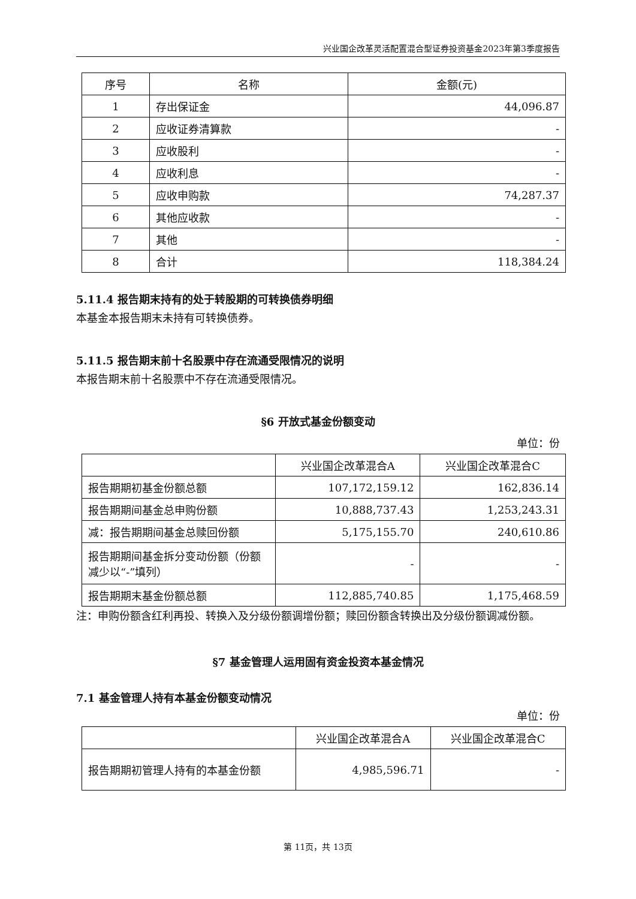兴业国企改革灵活配置混合型证券投资基金2023年第3季度报告
| 序号 | 名称 | 金额(元) |
| --- | --- | --- |
| 1 | 存出保证金 | 44,096.87 |
| 2 | 应收证券清算款 | - |
| 3 | 应收股利 | - |
| 4 | 应收利息 | - |
| 5 | 应收申购款 | 74,287.37 |
| 6 | 其他应收款 | - |
| 7 | 其他 | - |
| 8 | 合计 | 118,384.24 |
5.11.4 报告期末持有的处于转股期的可转换债券明细
本基金本报告期末未持有可转换债券。
5.11.5 报告期末前十名股票中存在流通受限情况的说明
本报告期末前十名股票中不存在流通受限情况。
§6 开放式基金份额变动
单位：份
| | 兴业国企改革混合A | 兴业国企改革混合C |
| --- | --- | --- |
| 报告期期初基金份额总额 | 107,172,159.12 | 162,836.14 |
| 报告期期间基金总申购份额 | 10,888,737.43 | 1,253,243.31 |
| 减：报告期期间基金总赎回份额 | 5,175,155.70 | 240,610.86 |
| 报告期期间基金拆分变动份额（份额减少以“-”填列） | - | - |
| 报告期期末基金份额总额 | 112,885,740.85 | 1,175,468.59 |
注：申购份额含红利再投、转换入及分级份额调增份额；赎回份额含转换出及分级份额调减份额。
§7 基金管理人运用固有资金投资本基金情况
7.1 基金管理人持有本基金份额变动情况
单位：份
| | 兴业国企改革混合A | 兴业国企改革混合C |
| --- | --- | --- |
| 报告期期初管理人持有的本基金份额 | 4,985,596.71 | - |
第 11页，共 13页